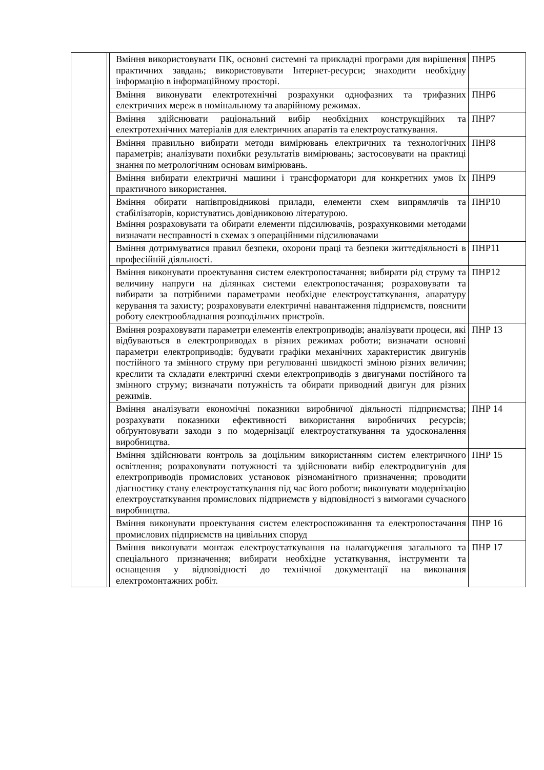| Вміння використовувати ПК, основні системні та прикладні програми для вирішення практичних завдань; використовувати Інтернет-ресурси; знаходити необхідну інформацію в інформаційному просторі. | ПНР5 |
| Вміння виконувати електротехнічні розрахунки однофазних та трифазних електричних мереж в номінальному та аварійному режимах. | ПНР6 |
| Вміння здійснювати раціональний вибір необхідних конструкційних та електротехнічних матеріалів для електричних апаратів та електроустаткування. | ПНР7 |
| Вміння правильно вибирати методи вимірювань електричних та технологічних параметрів; аналізувати похибки результатів вимірювань; застосовувати на практиці знання по метрологічним основам вимірювань. | ПНР8 |
| Вміння вибирати електричні машини і трансформатори для конкретних умов їх практичного використання. | ПНР9 |
| Вміння обирати напівпровідникові прилади, елементи схем випрямлячів та стабілізаторів, користуватись довідниковою літературою. Вміння розраховувати та обирати елементи підсилювачів, розрахунковими методами визначати несправності в схемах з операційними підсилювачами | ПНР10 |
| Вміння дотримуватися правил безпеки, охорони праці та безпеки життєдіяльності в професійній діяльності. | ПНР11 |
| Вміння виконувати проектування систем електропостачання; вибирати рід струму та величину напруги на ділянках системи електропостачання; розраховувати та вибирати за потрібними параметрами необхідне електроустаткування, апаратуру керування та захисту; розраховувати електричні навантаження підприємств, пояснити роботу електрообладнання розподільчих пристроїв. | ПНР12 |
| Вміння розраховувати параметри елементів електроприводів; аналізувати процеси, які відбуваються в електроприводах в різних режимах роботи; визначати основні параметри електроприводів; будувати графіки механічних характеристик двигунів постійного та змінного струму при регулюванні швидкості зміною різних величин; креслити та складати електричні схеми електроприводів з двигунами постійного та змінного струму; визначати потужність та обирати приводний двигун для різних режимів. | ПНР 13 |
| Вміння аналізувати економічні показники виробничої діяльності підприємства; розрахувати показники ефективності використання виробничих ресурсів; обґрунтовувати заходи з по модернізації електроустаткування та удосконалення виробництва. | ПНР 14 |
| Вміння здійснювати контроль за доцільним використанням систем електричного освітлення; розраховувати потужності та здійснювати вибір електродвигунів для електроприводів промислових установок різноманітного призначення; проводити діагностику стану електроустаткування під час його роботи; виконувати модернізацію електроустаткування промислових підприємств у відповідності з вимогами сучасного виробництва. | ПНР 15 |
| Вміння виконувати проектування систем електроспоживання та електропостачання промислових підприємств на цивільних споруд | ПНР 16 |
| Вміння виконувати монтаж електроустаткування на налагодження загального та спеціального призначення; вибирати необхідне устаткування, інструменти та оснащення у відповідності до технічної документації на виконання електромонтажних робіт. | ПНР 17 |